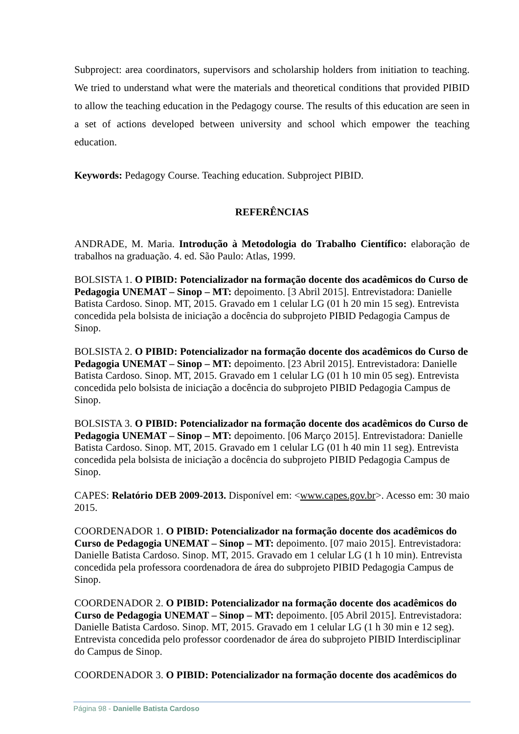Subproject: area coordinators, supervisors and scholarship holders from initiation to teaching. We tried to understand what were the materials and theoretical conditions that provided PIBID to allow the teaching education in the Pedagogy course. The results of this education are seen in a set of actions developed between university and school which empower the teaching education.
Keywords: Pedagogy Course. Teaching education. Subproject PIBID.
REFERÊNCIAS
ANDRADE, M. Maria. Introdução à Metodologia do Trabalho Científico: elaboração de trabalhos na graduação. 4. ed. São Paulo: Atlas, 1999.
BOLSISTA 1. O PIBID: Potencializador na formação docente dos acadêmicos do Curso de Pedagogia UNEMAT – Sinop – MT: depoimento. [3 Abril 2015]. Entrevistadora: Danielle Batista Cardoso. Sinop. MT, 2015. Gravado em 1 celular LG (01 h 20 min 15 seg). Entrevista concedida pela bolsista de iniciação a docência do subprojeto PIBID Pedagogia Campus de Sinop.
BOLSISTA 2. O PIBID: Potencializador na formação docente dos acadêmicos do Curso de Pedagogia UNEMAT – Sinop – MT: depoimento. [23 Abril 2015]. Entrevistadora: Danielle Batista Cardoso. Sinop. MT, 2015. Gravado em 1 celular LG (01 h 10 min 05 seg). Entrevista concedida pelo bolsista de iniciação a docência do subprojeto PIBID Pedagogia Campus de Sinop.
BOLSISTA 3. O PIBID: Potencializador na formação docente dos acadêmicos do Curso de Pedagogia UNEMAT – Sinop – MT: depoimento. [06 Março 2015]. Entrevistadora: Danielle Batista Cardoso. Sinop. MT, 2015. Gravado em 1 celular LG (01 h 40 min 11 seg). Entrevista concedida pela bolsista de iniciação a docência do subprojeto PIBID Pedagogia Campus de Sinop.
CAPES: Relatório DEB 2009-2013. Disponível em: <www.capes.gov.br>. Acesso em: 30 maio 2015.
COORDENADOR 1. O PIBID: Potencializador na formação docente dos acadêmicos do Curso de Pedagogia UNEMAT – Sinop – MT: depoimento. [07 maio 2015]. Entrevistadora: Danielle Batista Cardoso. Sinop. MT, 2015. Gravado em 1 celular LG (1 h 10 min). Entrevista concedida pela professora coordenadora de área do subprojeto PIBID Pedagogia Campus de Sinop.
COORDENADOR 2. O PIBID: Potencializador na formação docente dos acadêmicos do Curso de Pedagogia UNEMAT – Sinop – MT: depoimento. [05 Abril 2015]. Entrevistadora: Danielle Batista Cardoso. Sinop. MT, 2015. Gravado em 1 celular LG (1 h 30 min e 12 seg). Entrevista concedida pelo professor coordenador de área do subprojeto PIBID Interdisciplinar do Campus de Sinop.
COORDENADOR 3. O PIBID: Potencializador na formação docente dos acadêmicos do
Página 98 - Danielle Batista Cardoso